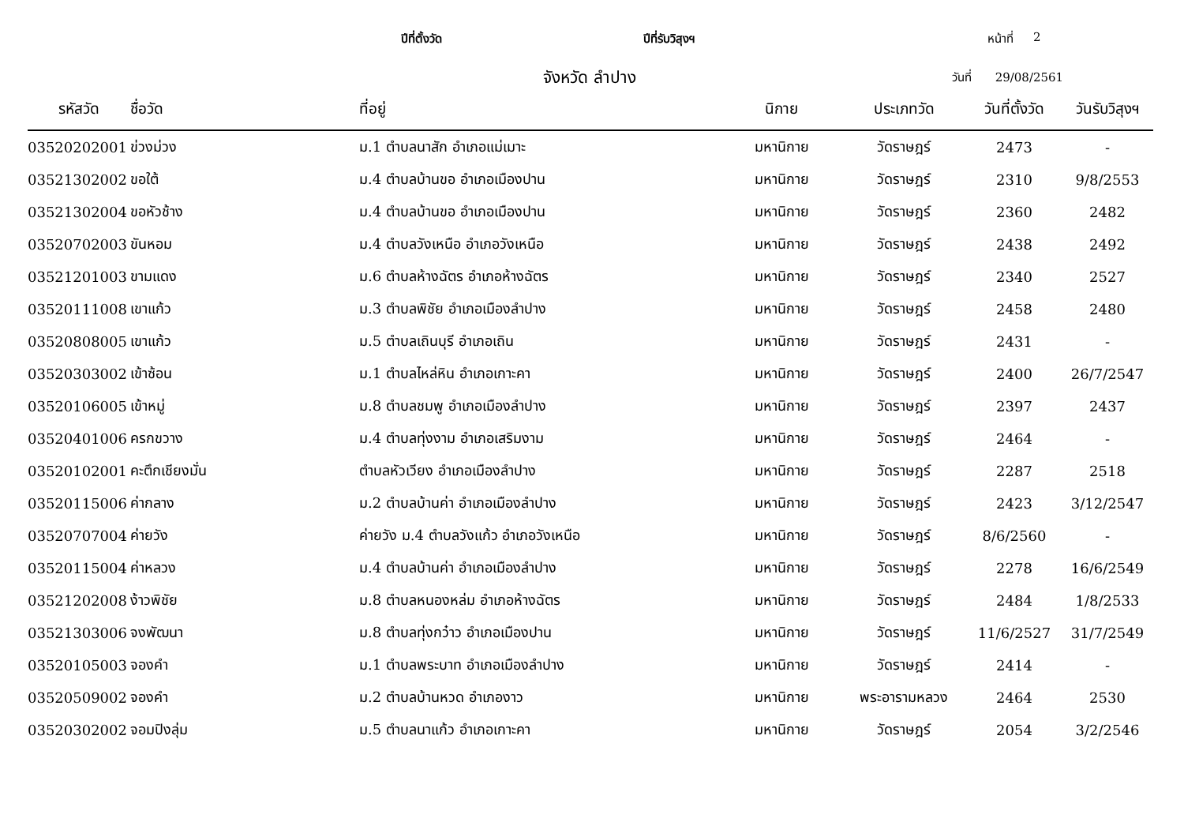ปีที่ตั้งวัด ปีที่รับวิสุงฯ หน้าที่ 2
จังหวัด ลำปาง วันที่ 29/08/2561
| รหัสวัด | ชื่อวัด | ที่อยู่ | นิกาย | ประเภทวัด | วันที่ตั้งวัด | วันรับวิสุงฯ |
| --- | --- | --- | --- | --- | --- | --- |
| 03520202001 | ข่วงม่วง | ม.1 ตำบลนาสัก อำเภอแม่เมาะ | มหานิกาย | วัดราษฎร์ | 2473 | - |
| 03521302002 | ขอใต้ | ม.4 ตำบลบ้านขอ อำเภอเมืองปาน | มหานิกาย | วัดราษฎร์ | 2310 | 9/8/2553 |
| 03521302004 | ขอหัวช้าง | ม.4 ตำบลบ้านขอ อำเภอเมืองปาน | มหานิกาย | วัดราษฎร์ | 2360 | 2482 |
| 03520702003 | ขันหอม | ม.4 ตำบลวังเหนือ อำเภอวังเหนือ | มหานิกาย | วัดราษฎร์ | 2438 | 2492 |
| 03521201003 | ขามแดง | ม.6 ตำบลห้างฉัตร อำเภอห้างฉัตร | มหานิกาย | วัดราษฎร์ | 2340 | 2527 |
| 03520111008 | เขาแก้ว | ม.3 ตำบลพิชัย อำเภอเมืองลำปาง | มหานิกาย | วัดราษฎร์ | 2458 | 2480 |
| 03520808005 | เขาแก้ว | ม.5 ตำบลเถินบุรี อำเภอเถิน | มหานิกาย | วัดราษฎร์ | 2431 | - |
| 03520303002 | เข้าซ้อน | ม.1 ตำบลไหล่หิน อำเภอเกาะคา | มหานิกาย | วัดราษฎร์ | 2400 | 26/7/2547 |
| 03520106005 | เข้าหมู่ | ม.8 ตำบลชมพู อำเภอเมืองลำปาง | มหานิกาย | วัดราษฎร์ | 2397 | 2437 |
| 03520401006 | ครกขวาง | ม.4 ตำบลทุ่งงาม อำเภอเสริมงาม | มหานิกาย | วัดราษฎร์ | 2464 | - |
| 03520102001 | คะตึกเชียงมั่น | ตำบลหัวเวียง อำเภอเมืองลำปาง | มหานิกาย | วัดราษฎร์ | 2287 | 2518 |
| 03520115006 | ค่ากลาง | ม.2 ตำบลบ้านค่า อำเภอเมืองลำปาง | มหานิกาย | วัดราษฎร์ | 2423 | 3/12/2547 |
| 03520707004 | ค่ายวัง | ค่ายวัง ม.4 ตำบลวังแก้ว อำเภอวังเหนือ | มหานิกาย | วัดราษฎร์ | 8/6/2560 | - |
| 03520115004 | ค่าหลวง | ม.4 ตำบลบ้านค่า อำเภอเมืองลำปาง | มหานิกาย | วัดราษฎร์ | 2278 | 16/6/2549 |
| 03521202008 | ง้าวพิชัย | ม.8 ตำบลหนองหล่ม อำเภอห้างฉัตร | มหานิกาย | วัดราษฎร์ | 2484 | 1/8/2533 |
| 03521303006 | จงพัฒนา | ม.8 ตำบลทุ่งกว๋าว อำเภอเมืองปาน | มหานิกาย | วัดราษฎร์ | 11/6/2527 | 31/7/2549 |
| 03520105003 | จองคำ | ม.1 ตำบลพระบาท อำเภอเมืองลำปาง | มหานิกาย | วัดราษฎร์ | 2414 | - |
| 03520509002 | จองคำ | ม.2 ตำบลบ้านหวด อำเภองาว | มหานิกาย | พระอารามหลวง | 2464 | 2530 |
| 03520302002 | จอมปิงลุ่ม | ม.5 ตำบลนาแก้ว อำเภอเกาะคา | มหานิกาย | วัดราษฎร์ | 2054 | 3/2/2546 |